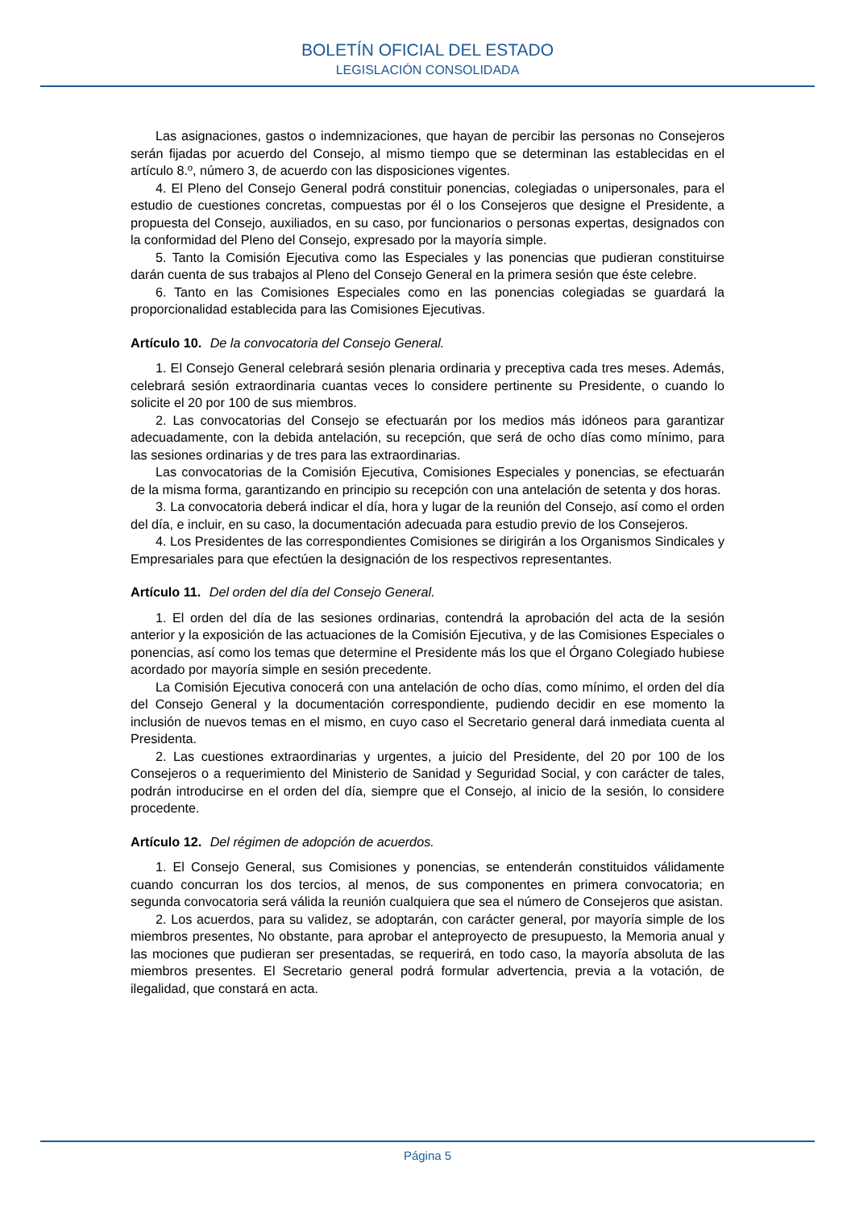BOLETÍN OFICIAL DEL ESTADO
LEGISLACIÓN CONSOLIDADA
Las asignaciones, gastos o indemnizaciones, que hayan de percibir las personas no Consejeros serán fijadas por acuerdo del Consejo, al mismo tiempo que se determinan las establecidas en el artículo 8.º, número 3, de acuerdo con las disposiciones vigentes.
4. El Pleno del Consejo General podrá constituir ponencias, colegiadas o unipersonales, para el estudio de cuestiones concretas, compuestas por él o los Consejeros que designe el Presidente, a propuesta del Consejo, auxiliados, en su caso, por funcionarios o personas expertas, designados con la conformidad del Pleno del Consejo, expresado por la mayoría simple.
5. Tanto la Comisión Ejecutiva como las Especiales y las ponencias que pudieran constituirse darán cuenta de sus trabajos al Pleno del Consejo General en la primera sesión que éste celebre.
6. Tanto en las Comisiones Especiales como en las ponencias colegiadas se guardará la proporcionalidad establecida para las Comisiones Ejecutivas.
Artículo 10. De la convocatoria del Consejo General.
1. El Consejo General celebrará sesión plenaria ordinaria y preceptiva cada tres meses. Además, celebrará sesión extraordinaria cuantas veces lo considere pertinente su Presidente, o cuando lo solicite el 20 por 100 de sus miembros.
2. Las convocatorias del Consejo se efectuarán por los medios más idóneos para garantizar adecuadamente, con la debida antelación, su recepción, que será de ocho días como mínimo, para las sesiones ordinarias y de tres para las extraordinarias.
Las convocatorias de la Comisión Ejecutiva, Comisiones Especiales y ponencias, se efectuarán de la misma forma, garantizando en principio su recepción con una antelación de setenta y dos horas.
3. La convocatoria deberá indicar el día, hora y lugar de la reunión del Consejo, así como el orden del día, e incluir, en su caso, la documentación adecuada para estudio previo de los Consejeros.
4. Los Presidentes de las correspondientes Comisiones se dirigirán a los Organismos Sindicales y Empresariales para que efectúen la designación de los respectivos representantes.
Artículo 11. Del orden del día del Consejo General.
1. El orden del día de las sesiones ordinarias, contendrá la aprobación del acta de la sesión anterior y la exposición de las actuaciones de la Comisión Ejecutiva, y de las Comisiones Especiales o ponencias, así como los temas que determine el Presidente más los que el Órgano Colegiado hubiese acordado por mayoría simple en sesión precedente.
La Comisión Ejecutiva conocerá con una antelación de ocho días, como mínimo, el orden del día del Consejo General y la documentación correspondiente, pudiendo decidir en ese momento la inclusión de nuevos temas en el mismo, en cuyo caso el Secretario general dará inmediata cuenta al Presidenta.
2. Las cuestiones extraordinarias y urgentes, a juicio del Presidente, del 20 por 100 de los Consejeros o a requerimiento del Ministerio de Sanidad y Seguridad Social, y con carácter de tales, podrán introducirse en el orden del día, siempre que el Consejo, al inicio de la sesión, lo considere procedente.
Artículo 12. Del régimen de adopción de acuerdos.
1. El Consejo General, sus Comisiones y ponencias, se entenderán constituidos válidamente cuando concurran los dos tercios, al menos, de sus componentes en primera convocatoria; en segunda convocatoria será válida la reunión cualquiera que sea el número de Consejeros que asistan.
2. Los acuerdos, para su validez, se adoptarán, con carácter general, por mayoría simple de los miembros presentes, No obstante, para aprobar el anteproyecto de presupuesto, la Memoria anual y las mociones que pudieran ser presentadas, se requerirá, en todo caso, la mayoría absoluta de las miembros presentes. El Secretario general podrá formular advertencia, previa a la votación, de ilegalidad, que constará en acta.
Página 5